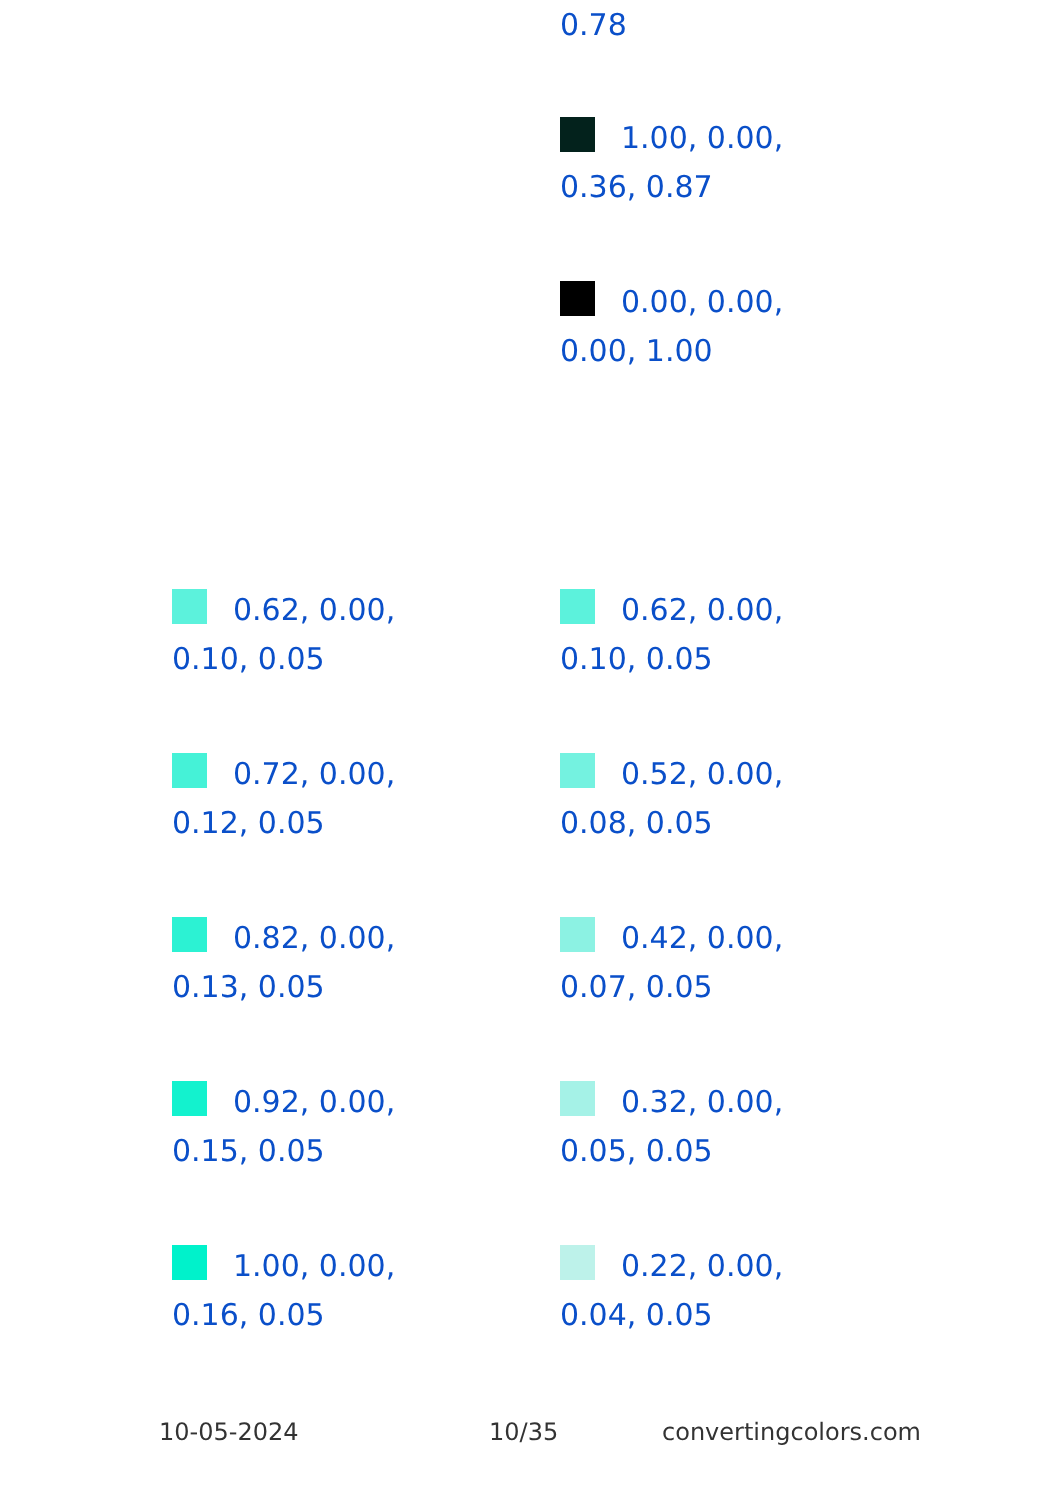0.78
1.00, 0.00, 0.36, 0.87
0.00, 0.00, 0.00, 1.00
0.62, 0.00, 0.10, 0.05
0.62, 0.00, 0.10, 0.05
0.72, 0.00, 0.12, 0.05
0.52, 0.00, 0.08, 0.05
0.82, 0.00, 0.13, 0.05
0.42, 0.00, 0.07, 0.05
0.92, 0.00, 0.15, 0.05
0.32, 0.00, 0.05, 0.05
1.00, 0.00, 0.16, 0.05
0.22, 0.00, 0.04, 0.05
10-05-2024 10/35 convertingcolors.com